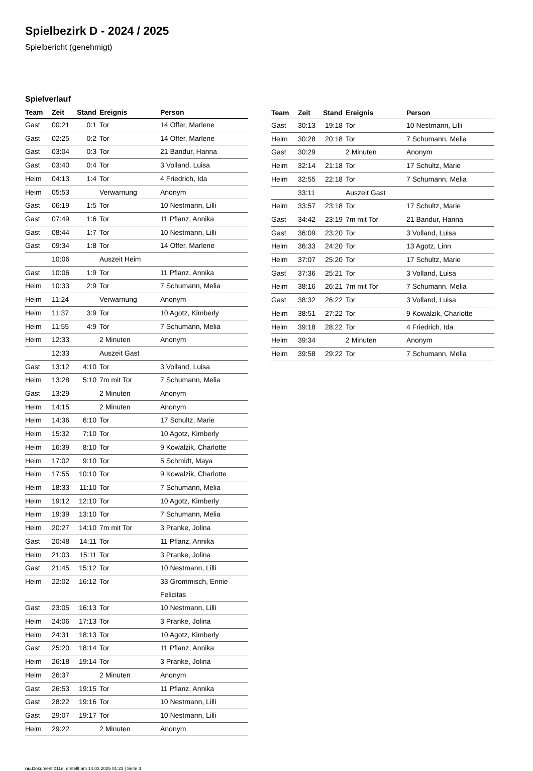Spielbezirk D - 2024 / 2025
Spielbericht (genehmigt)
Spielverlauf
| Team | Zeit | Stand | Ereignis | Person |
| --- | --- | --- | --- | --- |
| Gast | 00:21 | 0:1 | Tor | 14 Offer, Marlene |
| Gast | 02:25 | 0:2 | Tor | 14 Offer, Marlene |
| Gast | 03:04 | 0:3 | Tor | 21 Bandur, Hanna |
| Gast | 03:40 | 0:4 | Tor | 3 Volland, Luisa |
| Heim | 04:13 | 1:4 | Tor | 4 Friedrich, Ida |
| Heim | 05:53 | | Verwarnung | Anonym |
| Gast | 06:19 | 1:5 | Tor | 10 Nestmann, Lilli |
| Gast | 07:49 | 1:6 | Tor | 11 Pflanz, Annika |
| Gast | 08:44 | 1:7 | Tor | 10 Nestmann, Lilli |
| Gast | 09:34 | 1:8 | Tor | 14 Offer, Marlene |
| | 10:06 | | Auszeit Heim | |
| Gast | 10:06 | 1:9 | Tor | 11 Pflanz, Annika |
| Heim | 10:33 | 2:9 | Tor | 7 Schumann, Melia |
| Heim | 11:24 | | Verwarnung | Anonym |
| Heim | 11:37 | 3:9 | Tor | 10 Agotz, Kimberly |
| Heim | 11:55 | 4:9 | Tor | 7 Schumann, Melia |
| Heim | 12:33 | | 2 Minuten | Anonym |
| | 12:33 | | Auszeit Gast | |
| Gast | 13:12 | 4:10 | Tor | 3 Volland, Luisa |
| Heim | 13:28 | 5:10 | 7m mit Tor | 7 Schumann, Melia |
| Gast | 13:29 | | 2 Minuten | Anonym |
| Heim | 14:15 | | 2 Minuten | Anonym |
| Heim | 14:36 | 6:10 | Tor | 17 Schultz, Marie |
| Heim | 15:32 | 7:10 | Tor | 10 Agotz, Kimberly |
| Heim | 16:39 | 8:10 | Tor | 9 Kowalzik, Charlotte |
| Heim | 17:02 | 9:10 | Tor | 5 Schmidt, Maya |
| Heim | 17:55 | 10:10 | Tor | 9 Kowalzik, Charlotte |
| Heim | 18:33 | 11:10 | Tor | 7 Schumann, Melia |
| Heim | 19:12 | 12:10 | Tor | 10 Agotz, Kimberly |
| Heim | 19:39 | 13:10 | Tor | 7 Schumann, Melia |
| Heim | 20:27 | 14:10 | 7m mit Tor | 3 Pranke, Jolina |
| Gast | 20:48 | 14:11 | Tor | 11 Pflanz, Annika |
| Heim | 21:03 | 15:11 | Tor | 3 Pranke, Jolina |
| Gast | 21:45 | 15:12 | Tor | 10 Nestmann, Lilli |
| Heim | 22:02 | 16:12 | Tor | 33 Grommisch, Ennie Felicitas |
| Gast | 23:05 | 16:13 | Tor | 10 Nestmann, Lilli |
| Heim | 24:06 | 17:13 | Tor | 3 Pranke, Jolina |
| Heim | 24:31 | 18:13 | Tor | 10 Agotz, Kimberly |
| Gast | 25:20 | 18:14 | Tor | 11 Pflanz, Annika |
| Heim | 26:18 | 19:14 | Tor | 3 Pranke, Jolina |
| Heim | 26:37 | | 2 Minuten | Anonym |
| Gast | 26:53 | 19:15 | Tor | 11 Pflanz, Annika |
| Gast | 28:22 | 19:16 | Tor | 10 Nestmann, Lilli |
| Gast | 29:07 | 19:17 | Tor | 10 Nestmann, Lilli |
| Heim | 29:22 | | 2 Minuten | Anonym |
| Team | Zeit | Stand | Ereignis | Person |
| --- | --- | --- | --- | --- |
| Gast | 30:13 | 19:18 | Tor | 10 Nestmann, Lilli |
| Heim | 30:28 | 20:18 | Tor | 7 Schumann, Melia |
| Gast | 30:29 | | 2 Minuten | Anonym |
| Heim | 32:14 | 21:18 | Tor | 17 Schultz, Marie |
| Heim | 32:55 | 22:18 | Tor | 7 Schumann, Melia |
| | 33:11 | | Auszeit Gast | |
| Heim | 33:57 | 23:18 | Tor | 17 Schultz, Marie |
| Gast | 34:42 | 23:19 | 7m mit Tor | 21 Bandur, Hanna |
| Gast | 36:09 | 23:20 | Tor | 3 Volland, Luisa |
| Heim | 36:33 | 24:20 | Tor | 13 Agotz, Linn |
| Heim | 37:07 | 25:20 | Tor | 17 Schultz, Marie |
| Gast | 37:36 | 25:21 | Tor | 3 Volland, Luisa |
| Heim | 38:16 | 26:21 | 7m mit Tor | 7 Schumann, Melia |
| Gast | 38:32 | 26:22 | Tor | 3 Volland, Luisa |
| Heim | 38:51 | 27:22 | Tor | 9 Kowalzik, Charlotte |
| Heim | 39:18 | 28:22 | Tor | 4 Friedrich, Ida |
| Heim | 39:34 | | 2 Minuten | Anonym |
| Heim | 39:58 | 29:22 | Tor | 7 Schumann, Melia |
nu.Dokument 011e, erstellt am 14.03.2025 01:23 | Seite 3